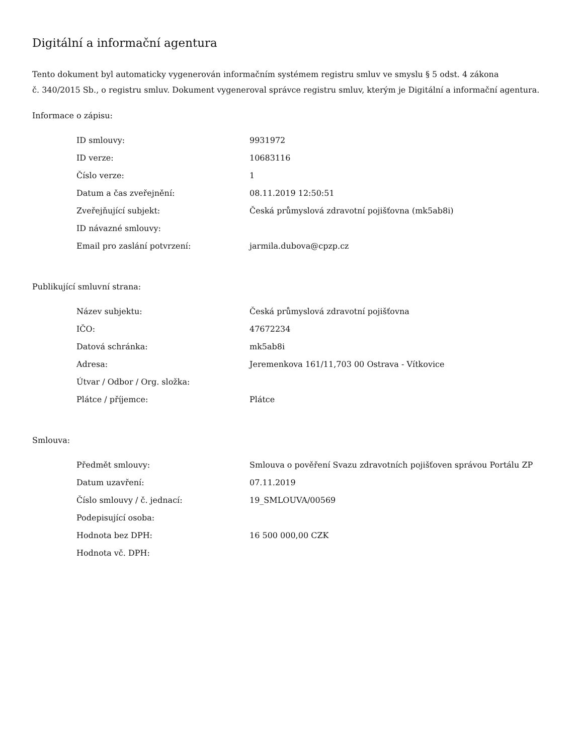Digitální a informační agentura
Tento dokument byl automaticky vygenerován informačním systémem registru smluv ve smyslu § 5 odst. 4 zákona
č. 340/2015 Sb., o registru smluv. Dokument vygeneroval správce registru smluv, kterým je Digitální a informační agentura.
Informace o zápisu:
| ID smlouvy: | 9931972 |
| ID verze: | 10683116 |
| Číslo verze: | 1 |
| Datum a čas zveřejnění: | 08.11.2019 12:50:51 |
| Zveřejňující subjekt: | Česká průmyslová zdravotní pojišťovna (mk5ab8i) |
| ID návazné smlouvy: | |
| Email pro zaslání potvrzení: | jarmila.dubova@cpzp.cz |
Publikující smluvní strana:
| Název subjektu: | Česká průmyslová zdravotní pojišťovna |
| IČO: | 47672234 |
| Datová schránka: | mk5ab8i |
| Adresa: | Jeremenkova 161/11,703 00 Ostrava - Vítkovice |
| Útvar / Odbor / Org. složka: | |
| Plátce / příjemce: | Plátce |
Smlouva:
| Předmět smlouvy: | Smlouva o pověření Svazu zdravotních pojišťoven správou Portálu ZP |
| Datum uzavření: | 07.11.2019 |
| Číslo smlouvy / č. jednací: | 19_SMLOUVA/00569 |
| Podepisující osoba: | |
| Hodnota bez DPH: | 16 500 000,00 CZK |
| Hodnota vč. DPH: | |